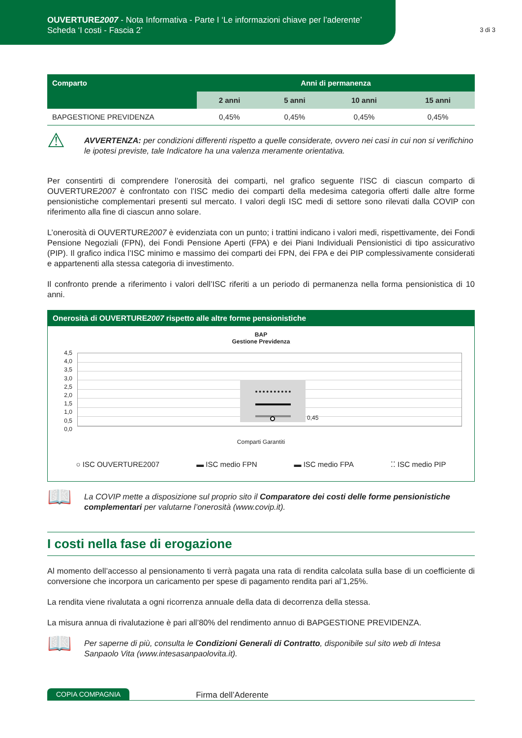OUVERTURE2007 - Nota Informativa - Parte I ‘Le informazioni chiave per l’aderente’
Scheda ‘I costi - Fascia 2’
3 di 3
| Comparto | Anni di permanenza | | | |
| --- | --- | --- | --- | --- |
| | 2 anni | 5 anni | 10 anni | 15 anni |
| BAPGESTIONE PREVIDENZA | 0,45% | 0,45% | 0,45% | 0,45% |
⚠
AVVERTENZA: per condizioni differenti rispetto a quelle considerate, ovvero nei casi in cui non si verifichino le ipotesi previste, tale Indicatore ha una valenza meramente orientativa.
Per consentirti di comprendere l’onerosità dei comparti, nel grafico seguente l’ISC di ciascun comparto di OUVERTURE2007 è confrontato con l’ISC medio dei comparti della medesima categoria offerti dalle altre forme pensionistiche complementari presenti sul mercato. I valori degli ISC medi di settore sono rilevati dalla COVIP con riferimento alla fine di ciascun anno solare.
L’onerosità di OUVERTURE2007 è evidenziata con un punto; i trattini indicano i valori medi, rispettivamente, dei Fondi Pensione Negoziali (FPN), dei Fondi Pensione Aperti (FPA) e dei Piani Individuali Pensionistici di tipo assicurativo (PIP). Il grafico indica l’ISC minimo e massimo dei comparti dei FPN, dei FPA e dei PIP complessivamente considerati e appartenenti alla stessa categoria di investimento.
Il confronto prende a riferimento i valori dell’ISC riferiti a un periodo di permanenza nella forma pensionistica di 10 anni.
Onerosità di OUVERTURE2007 rispetto alle altre forme pensionistiche
BAP
Gestione Previdenza
4,5
4,0
3,5
3,0
2,5
2,0
1,5
1,0
0,5
0,0
0,45
Comparti Garantiti
○ ISC OUVERTURE2007 ▬ ISC medio FPN ▬ ISC medio FPA ⁚⁚ ISC medio PIP
📖
La COVIP mette a disposizione sul proprio sito il Comparatore dei costi delle forme pensionistiche complementari per valutarne l’onerosità (www.covip.it).
I costi nella fase di erogazione
Al momento dell’accesso al pensionamento ti verrà pagata una rata di rendita calcolata sulla base di un coefficiente di conversione che incorpora un caricamento per spese di pagamento rendita pari al’1,25%.
La rendita viene rivalutata a ogni ricorrenza annuale della data di decorrenza della stessa.
La misura annua di rivalutazione è pari all’80% del rendimento annuo di BAPGESTIONE PREVIDENZA.
📖
Per saperne di più, consulta le Condizioni Generali di Contratto, disponibile sul sito web di Intesa Sanpaolo Vita (www.intesasanpaolovita.it).
COPIA COMPAGNIA Firma dell’Aderente